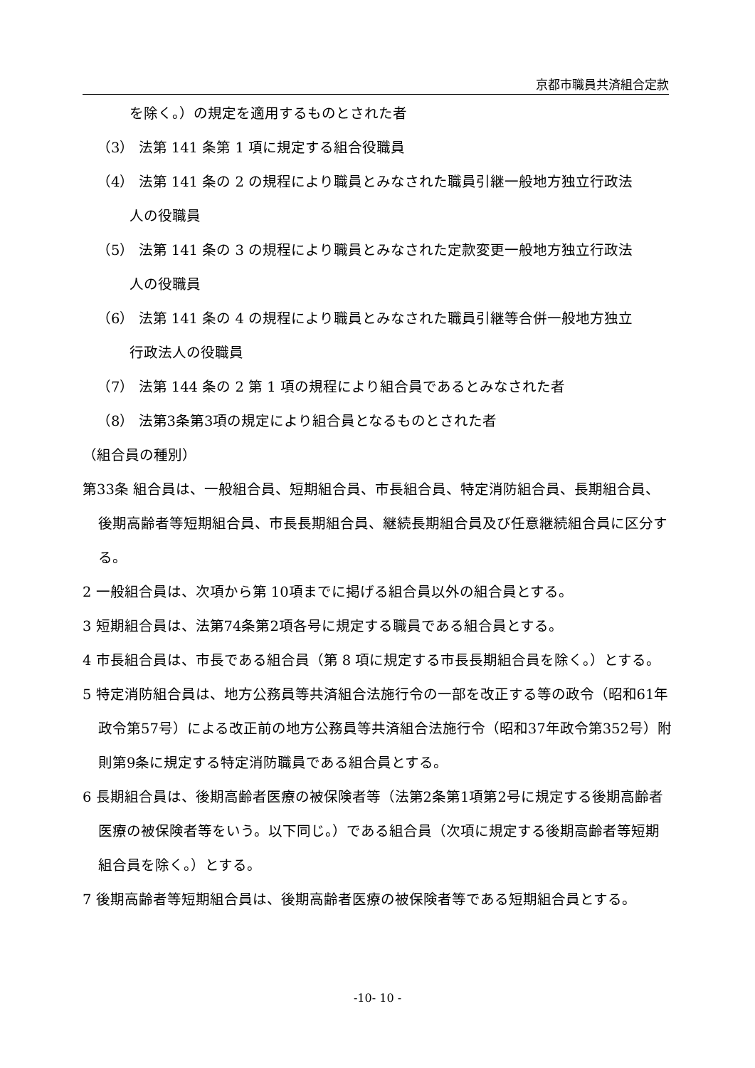京都市職員共済組合定款
を除く。）の規定を適用するものとされた者
（3） 法第 141 条第 1 項に規定する組合役職員
（4） 法第 141 条の 2 の規程により職員とみなされた職員引継一般地方独立行政法
人の役職員
（5） 法第 141 条の 3 の規程により職員とみなされた定款変更一般地方独立行政法
人の役職員
（6） 法第 141 条の 4 の規程により職員とみなされた職員引継等合併一般地方独立
行政法人の役職員
（7） 法第 144 条の 2 第 1 項の規程により組合員であるとみなされた者
（8） 法第3条第3項の規定により組合員となるものとされた者
（組合員の種別）
第33条 組合員は、一般組合員、短期組合員、市長組合員、特定消防組合員、長期組合員、後期高齢者等短期組合員、市長長期組合員、継続長期組合員及び任意継続組合員に区分する。
2 一般組合員は、次項から第 10項までに掲げる組合員以外の組合員とする。
3 短期組合員は、法第74条第2項各号に規定する職員である組合員とする。
4 市長組合員は、市長である組合員（第 8 項に規定する市長長期組合員を除く。）とする。
5 特定消防組合員は、地方公務員等共済組合法施行令の一部を改正する等の政令（昭和61年政令第57号）による改正前の地方公務員等共済組合法施行令（昭和37年政令第352号）附則第9条に規定する特定消防職員である組合員とする。
6 長期組合員は、後期高齢者医療の被保険者等（法第2条第1項第2号に規定する後期高齢者医療の被保険者等をいう。以下同じ。）である組合員（次項に規定する後期高齢者等短期組合員を除く。）とする。
7 後期高齢者等短期組合員は、後期高齢者医療の被保険者等である短期組合員とする。
-10- 10 -